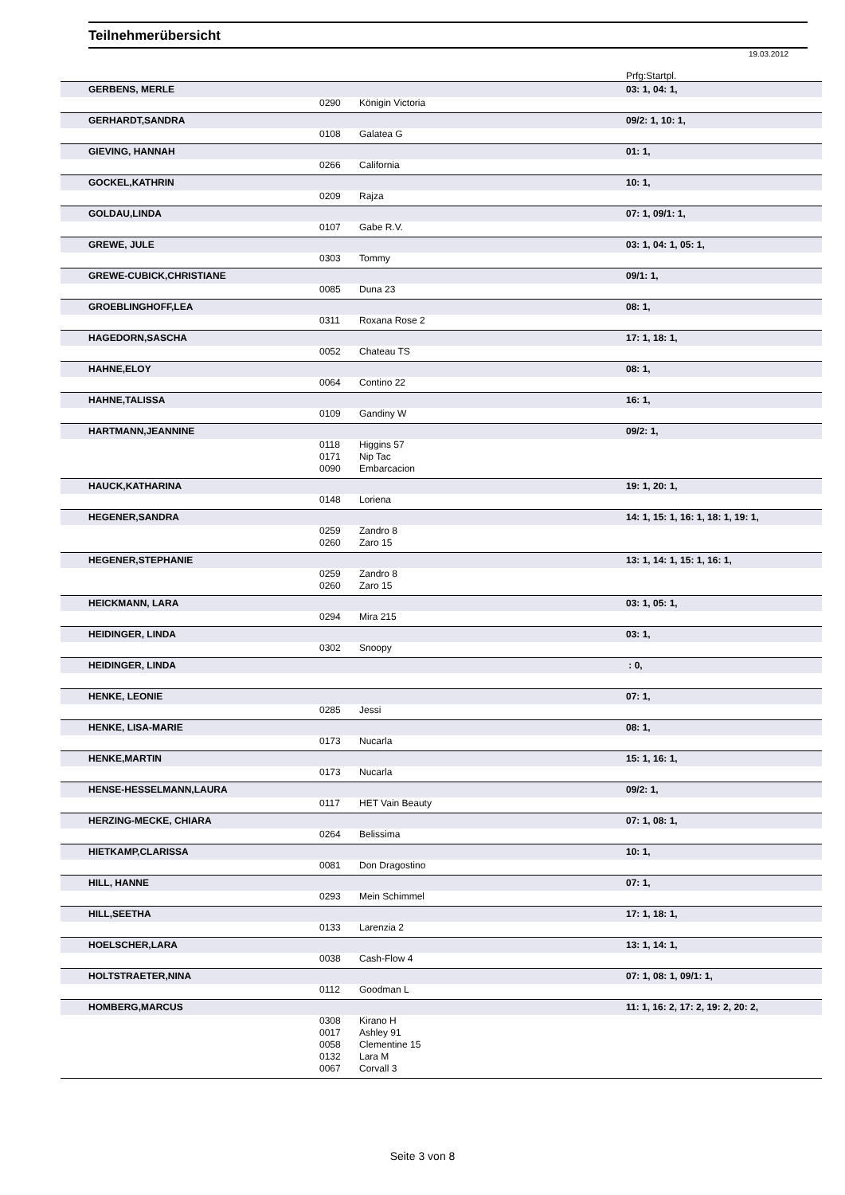Teilnehmerübersicht
19.03.2012
| | | | Prfg:Startpl. |
| GERBENS, MERLE | | | 03: 1, 04: 1, |
| | 0290 | Königin Victoria | |
| GERHARDT,SANDRA | | | 09/2: 1, 10: 1, |
| | 0108 | Galatea G | |
| GIEVING, HANNAH | | | 01: 1, |
| | 0266 | California | |
| GOCKEL,KATHRIN | | | 10: 1, |
| | 0209 | Rajza | |
| GOLDAU,LINDA | | | 07: 1, 09/1: 1, |
| | 0107 | Gabe R.V. | |
| GREWE, JULE | | | 03: 1, 04: 1, 05: 1, |
| | 0303 | Tommy | |
| GREWE-CUBICK,CHRISTIANE | | | 09/1: 1, |
| | 0085 | Duna 23 | |
| GROEBLINGHOFF,LEA | | | 08: 1, |
| | 0311 | Roxana Rose 2 | |
| HAGEDORN,SASCHA | | | 17: 1, 18: 1, |
| | 0052 | Chateau TS | |
| HAHNE,ELOY | | | 08: 1, |
| | 0064 | Contino 22 | |
| HAHNE,TALISSA | | | 16: 1, |
| | 0109 | Gandiny W | |
| HARTMANN,JEANNINE | | | 09/2: 1, |
| | 0118 | Higgins 57 | |
| | 0171 | Nip Tac | |
| | 0090 | Embarcacion | |
| HAUCK,KATHARINA | | | 19: 1, 20: 1, |
| | 0148 | Loriena | |
| HEGENER,SANDRA | | | 14: 1, 15: 1, 16: 1, 18: 1, 19: 1, |
| | 0259 | Zandro 8 | |
| | 0260 | Zaro 15 | |
| HEGENER,STEPHANIE | | | 13: 1, 14: 1, 15: 1, 16: 1, |
| | 0259 | Zandro 8 | |
| | 0260 | Zaro 15 | |
| HEICKMANN, LARA | | | 03: 1, 05: 1, |
| | 0294 | Mira 215 | |
| HEIDINGER, LINDA | | | 03: 1, |
| | 0302 | Snoopy | |
| HEIDINGER, LINDA | | | : 0, |
| HENKE, LEONIE | | | 07: 1, |
| | 0285 | Jessi | |
| HENKE, LISA-MARIE | | | 08: 1, |
| | 0173 | Nucarla | |
| HENKE,MARTIN | | | 15: 1, 16: 1, |
| | 0173 | Nucarla | |
| HENSE-HESSELMANN,LAURA | | | 09/2: 1, |
| | 0117 | HET Vain Beauty | |
| HERZING-MECKE, CHIARA | | | 07: 1, 08: 1, |
| | 0264 | Belissima | |
| HIETKAMP,CLARISSA | | | 10: 1, |
| | 0081 | Don Dragostino | |
| HILL, HANNE | | | 07: 1, |
| | 0293 | Mein Schimmel | |
| HILL,SEETHA | | | 17: 1, 18: 1, |
| | 0133 | Larenzia 2 | |
| HOELSCHER,LARA | | | 13: 1, 14: 1, |
| | 0038 | Cash-Flow 4 | |
| HOLTSTRAETER,NINA | | | 07: 1, 08: 1, 09/1: 1, |
| | 0112 | Goodman L | |
| HOMBERG,MARCUS | | | 11: 1, 16: 2, 17: 2, 19: 2, 20: 2, |
| | 0308 | Kirano H | |
| | 0017 | Ashley 91 | |
| | 0058 | Clementine 15 | |
| | 0132 | Lara M | |
| | 0067 | Corvall 3 | |
Seite 3 von 8